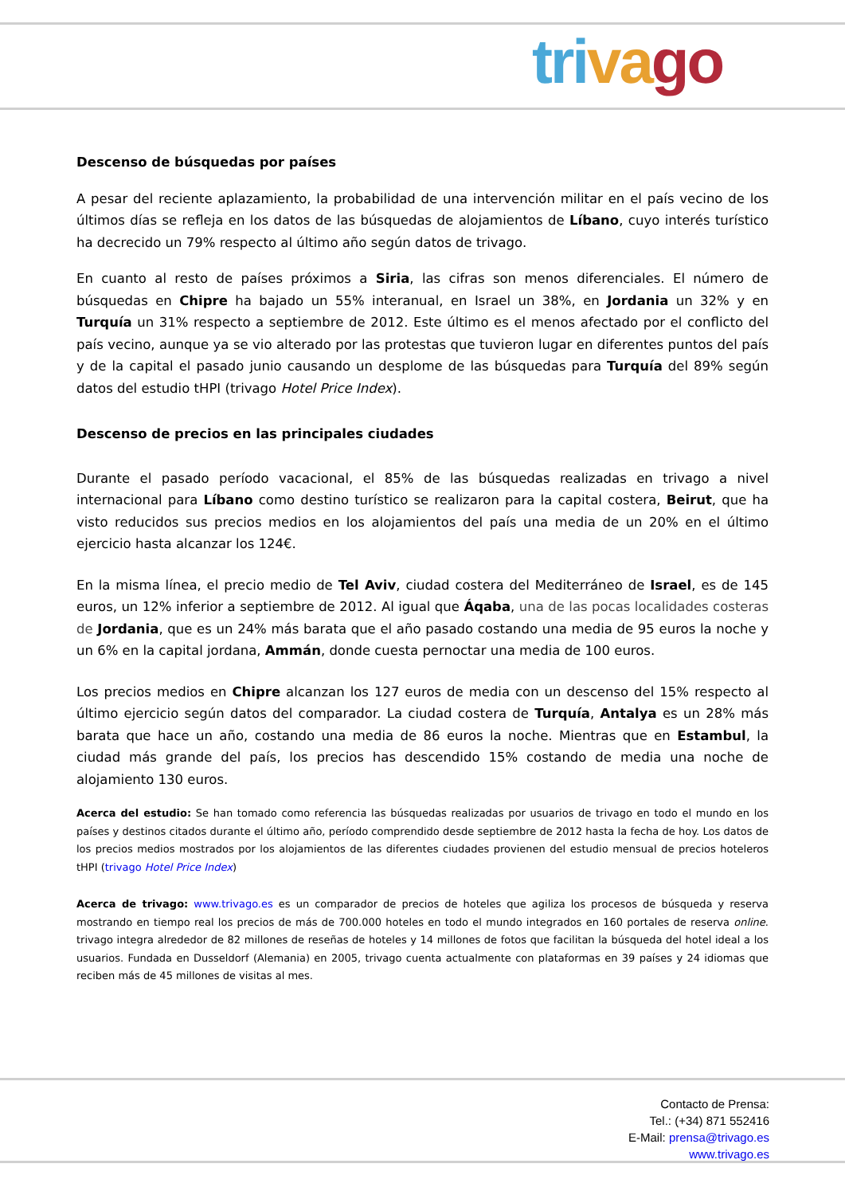tri va go
Descenso de búsquedas por países
A pesar del reciente aplazamiento, la probabilidad de una intervención militar en el país vecino de los últimos días se refleja en los datos de las búsquedas de alojamientos de Líbano, cuyo interés turístico ha decrecido un 79% respecto al último año según datos de trivago.
En cuanto al resto de países próximos a Siria, las cifras son menos diferenciales. El número de búsquedas en Chipre ha bajado un 55% interanual, en Israel un 38%, en Jordania un 32% y en Turquía un 31% respecto a septiembre de 2012. Este último es el menos afectado por el conflicto del país vecino, aunque ya se vio alterado por las protestas que tuvieron lugar en diferentes puntos del país y de la capital el pasado junio causando un desplome de las búsquedas para Turquía del 89% según datos del estudio tHPI (trivago Hotel Price Index).
Descenso de precios en las principales ciudades
Durante el pasado período vacacional, el 85% de las búsquedas realizadas en trivago a nivel internacional para Líbano como destino turístico se realizaron para la capital costera, Beirut, que ha visto reducidos sus precios medios en los alojamientos del país una media de un 20% en el último ejercicio hasta alcanzar los 124€.
En la misma línea, el precio medio de Tel Aviv, ciudad costera del Mediterráneo de Israel, es de 145 euros, un 12% inferior a septiembre de 2012. Al igual que Áqaba, una de las pocas localidades costeras de Jordania, que es un 24% más barata que el año pasado costando una media de 95 euros la noche y un 6% en la capital jordana, Ammán, donde cuesta pernoctar una media de 100 euros.
Los precios medios en Chipre alcanzan los 127 euros de media con un descenso del 15% respecto al último ejercicio según datos del comparador. La ciudad costera de Turquía, Antalya es un 28% más barata que hace un año, costando una media de 86 euros la noche. Mientras que en Estambul, la ciudad más grande del país, los precios has descendido 15% costando de media una noche de alojamiento 130 euros.
Acerca del estudio: Se han tomado como referencia las búsquedas realizadas por usuarios de trivago en todo el mundo en los países y destinos citados durante el último año, período comprendido desde septiembre de 2012 hasta la fecha de hoy. Los datos de los precios medios mostrados por los alojamientos de las diferentes ciudades provienen del estudio mensual de precios hoteleros tHPI (trivago Hotel Price Index)
Acerca de trivago: www.trivago.es es un comparador de precios de hoteles que agiliza los procesos de búsqueda y reserva mostrando en tiempo real los precios de más de 700.000 hoteles en todo el mundo integrados en 160 portales de reserva online. trivago integra alrededor de 82 millones de reseñas de hoteles y 14 millones de fotos que facilitan la búsqueda del hotel ideal a los usuarios. Fundada en Dusseldorf (Alemania) en 2005, trivago cuenta actualmente con plataformas en 39 países y 24 idiomas que reciben más de 45 millones de visitas al mes.
Contacto de Prensa:
Tel.: (+34) 871 552416
E-Mail: prensa@trivago.es
www.trivago.es